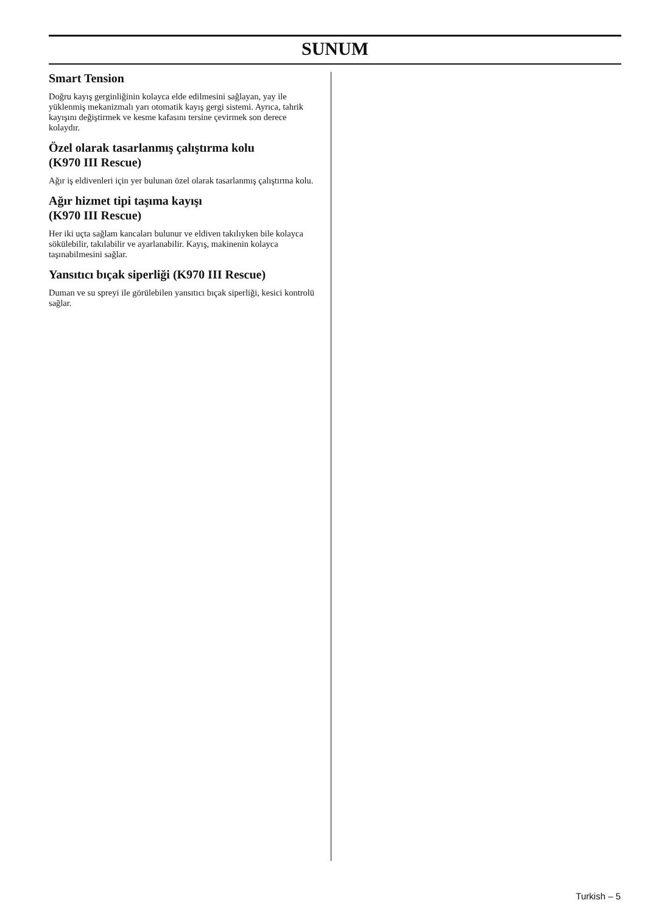SUNUM
Smart Tension
Doğru kayış gerginliğinin kolayca elde edilmesini sağlayan, yay ile yüklenmiş mekanizmalı yarı otomatik kayış gergi sistemi. Ayrıca, tahrik kayışını değiştirmek ve kesme kafasını tersine çevirmek son derece kolaydır.
Özel olarak tasarlanmış çalıştırma kolu
(K970 III Rescue)
Ağır iş eldivenleri için yer bulunan özel olarak tasarlanmış çalıştırma kolu.
Ağır hizmet tipi taşıma kayışı
(K970 III Rescue)
Her iki uçta sağlam kancaları bulunur ve eldiven takılıyken bile kolayca sökülebilir, takılabilir ve ayarlanabilir. Kayış, makinenin kolayca taşınabilmesini sağlar.
Yansıtıcı bıçak siperliği (K970 III Rescue)
Duman ve su spreyi ile görülebilen yansıtıcı bıçak siperliği, kesici kontrolü sağlar.
Turkish – 5